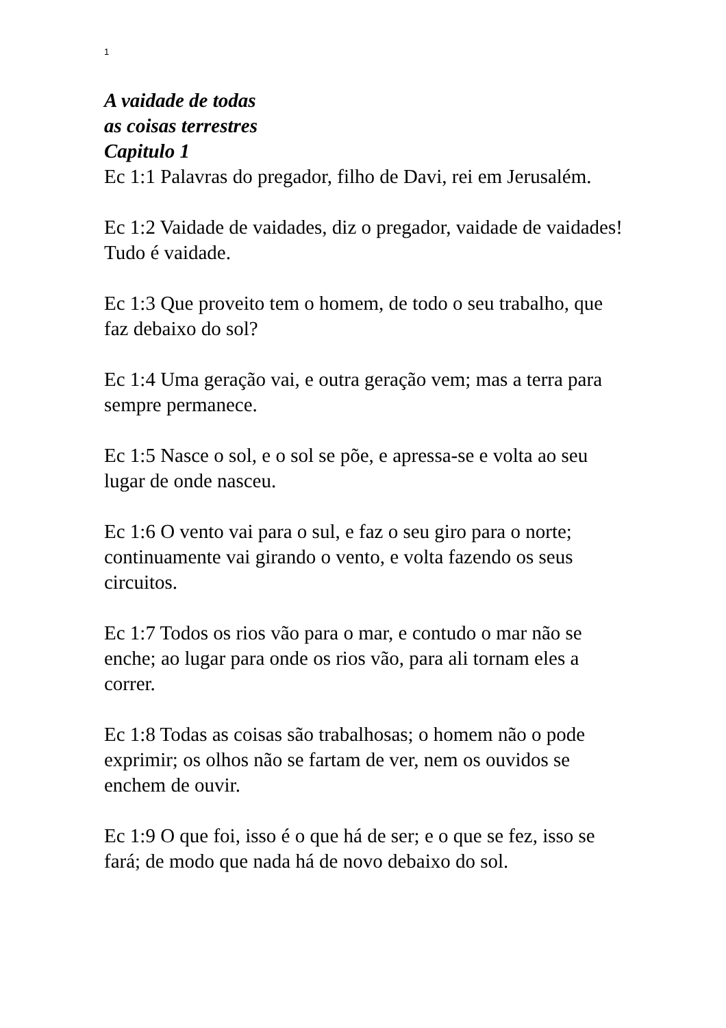1
A vaidade de todas
as coisas terrestres
Capitulo 1
Ec 1:1 Palavras do pregador, filho de Davi, rei em Jerusalém.
Ec 1:2 Vaidade de vaidades, diz o pregador, vaidade de vaidades! Tudo é vaidade.
Ec 1:3 Que proveito tem o homem, de todo o seu trabalho, que faz debaixo do sol?
Ec 1:4 Uma geração vai, e outra geração vem; mas a terra para sempre permanece.
Ec 1:5 Nasce o sol, e o sol se põe, e apressa-se e volta ao seu lugar de onde nasceu.
Ec 1:6 O vento vai para o sul, e faz o seu giro para o norte; continuamente vai girando o vento, e volta fazendo os seus circuitos.
Ec 1:7 Todos os rios vão para o mar, e contudo o mar não se enche; ao lugar para onde os rios vão, para ali tornam eles a correr.
Ec 1:8 Todas as coisas são trabalhosas; o homem não o pode exprimir; os olhos não se fartam de ver, nem os ouvidos se enchem de ouvir.
Ec 1:9 O que foi, isso é o que há de ser; e o que se fez, isso se fará; de modo que nada há de novo debaixo do sol.